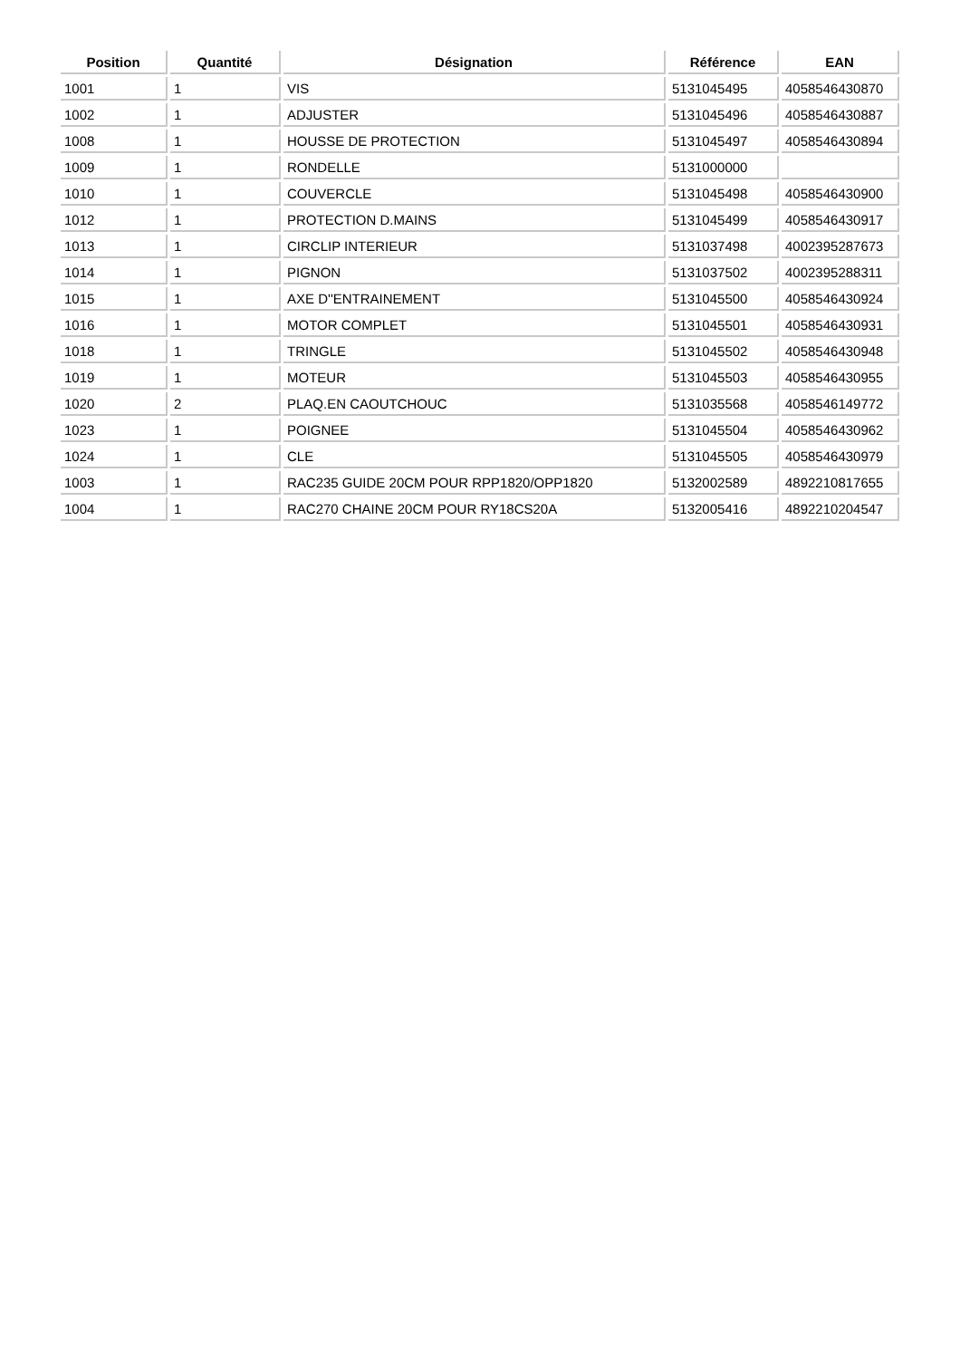| Position | Quantité | Désignation | Référence | EAN |
| --- | --- | --- | --- | --- |
| 1001 | 1 | VIS | 5131045495 | 4058546430870 |
| 1002 | 1 | ADJUSTER | 5131045496 | 4058546430887 |
| 1008 | 1 | HOUSSE DE PROTECTION | 5131045497 | 4058546430894 |
| 1009 | 1 | RONDELLE | 5131000000 | |
| 1010 | 1 | COUVERCLE | 5131045498 | 4058546430900 |
| 1012 | 1 | PROTECTION D.MAINS | 5131045499 | 4058546430917 |
| 1013 | 1 | CIRCLIP INTERIEUR | 5131037498 | 4002395287673 |
| 1014 | 1 | PIGNON | 5131037502 | 4002395288311 |
| 1015 | 1 | AXE D''ENTRAINEMENT | 5131045500 | 4058546430924 |
| 1016 | 1 | MOTOR COMPLET | 5131045501 | 4058546430931 |
| 1018 | 1 | TRINGLE | 5131045502 | 4058546430948 |
| 1019 | 1 | MOTEUR | 5131045503 | 4058546430955 |
| 1020 | 2 | PLAQ.EN CAOUTCHOUC | 5131035568 | 4058546149772 |
| 1023 | 1 | POIGNEE | 5131045504 | 4058546430962 |
| 1024 | 1 | CLE | 5131045505 | 4058546430979 |
| 1003 | 1 | RAC235 GUIDE 20CM POUR RPP1820/OPP1820 | 5132002589 | 4892210817655 |
| 1004 | 1 | RAC270 CHAINE 20CM POUR RY18CS20A | 5132005416 | 4892210204547 |